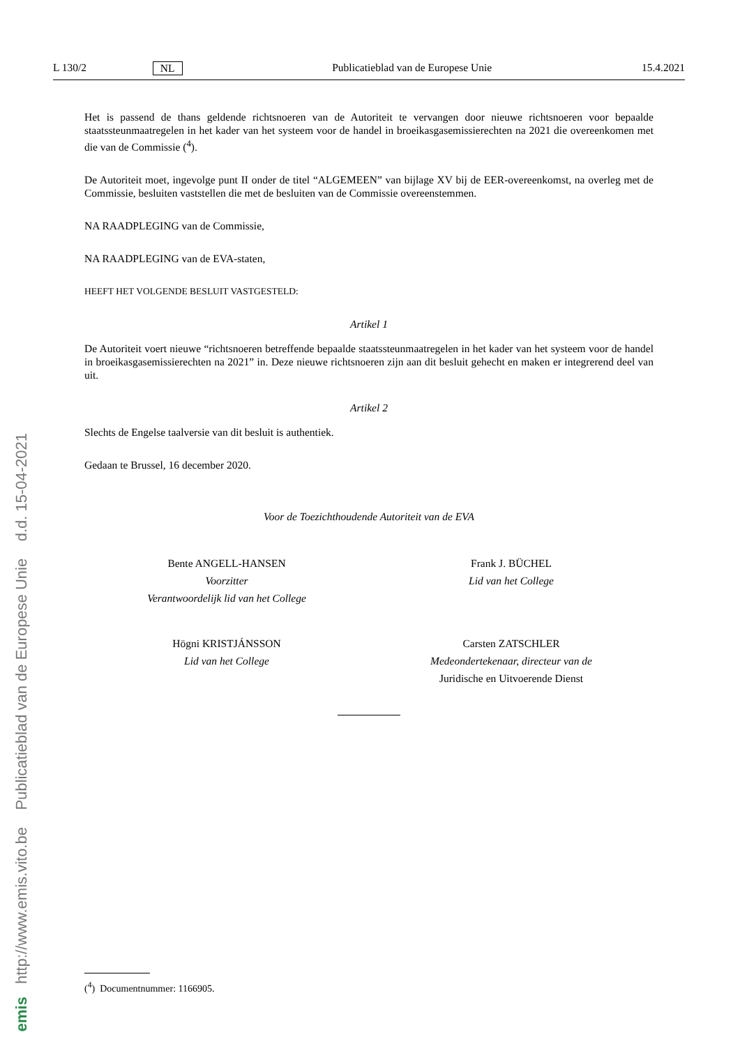emis http://www.emis.vito.be Publicatieblad van de Europese Unie d.d. 15-04-2021
L 130/2 NL Publicatieblad van de Europese Unie 15.4.2021
Het is passend de thans geldende richtsnoeren van de Autoriteit te vervangen door nieuwe richtsnoeren voor bepaalde staatssteunmaatregelen in het kader van het systeem voor de handel in broeikasgasemissierechten na 2021 die overeenkomen met die van de Commissie (<sup>4</sup>).
De Autoriteit moet, ingevolge punt II onder de titel “ALGEMEEN” van bijlage XV bij de EER-overeenkomst, na overleg met de Commissie, besluiten vaststellen die met de besluiten van de Commissie overeenstemmen.
NA RAADPLEGING van de Commissie,
NA RAADPLEGING van de EVA-staten,
HEEFT HET VOLGENDE BESLUIT VASTGESTELD:
Artikel 1
De Autoriteit voert nieuwe “richtsnoeren betreffende bepaalde staatssteunmaatregelen in het kader van het systeem voor de handel in broeikasgasemissierechten na 2021” in. Deze nieuwe richtsnoeren zijn aan dit besluit gehecht en maken er integrerend deel van uit.
Artikel 2
Slechts de Engelse taalversie van dit besluit is authentiek.
Gedaan te Brussel, 16 december 2020.
Voor de Toezichthoudende Autoriteit van de EVA
Bente ANGELL-HANSEN
Voorzitter
Verantwoordelijk lid van het College
Frank J. BÜCHEL
Lid van het College
Högni KRISTJÁNSSON
Lid van het College
Carsten ZATSCHLER
Medeondertekenaar, directeur van de
Juridische en Uitvoerende Dienst
(<sup>4</sup>) Documentnummer: 1166905.